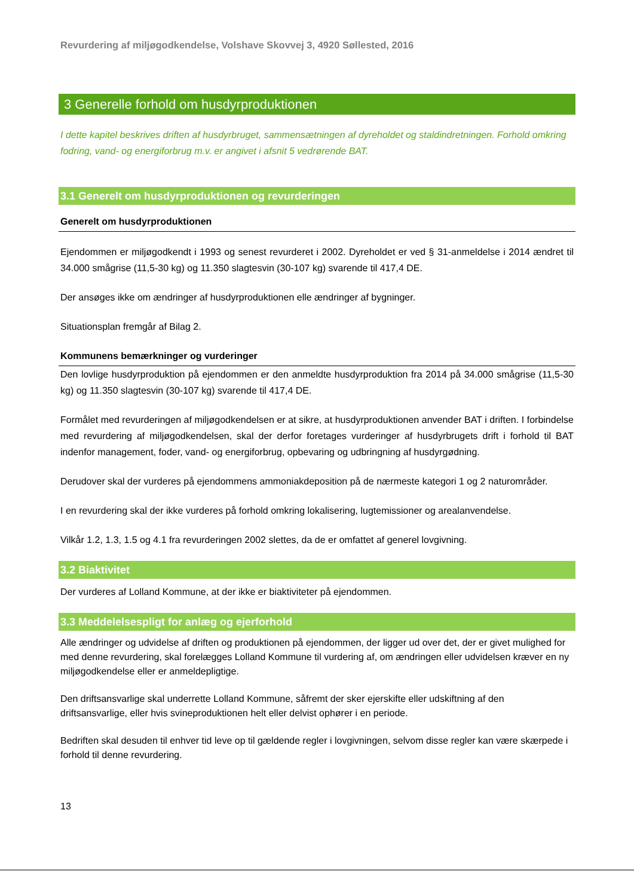Revurdering af miljøgodkendelse, Volshave Skovvej 3, 4920 Søllested, 2016
3 Generelle forhold om husdyrproduktionen
I dette kapitel beskrives driften af husdyrbruget, sammensætningen af dyreholdet og staldindretningen. Forhold omkring fodring, vand- og energiforbrug m.v. er angivet i afsnit 5 vedrørende BAT.
3.1 Generelt om husdyrproduktionen og revurderingen
Generelt om husdyrproduktionen
Ejendommen er miljøgodkendt i 1993 og senest revurderet i 2002. Dyreholdet er ved § 31-anmeldelse i 2014 ændret til 34.000 smågrise (11,5-30 kg) og 11.350 slagtesvin (30-107 kg) svarende til 417,4 DE.
Der ansøges ikke om ændringer af husdyrproduktionen elle ændringer af bygninger.
Situationsplan fremgår af Bilag 2.
Kommunens bemærkninger og vurderinger
Den lovlige husdyrproduktion på ejendommen er den anmeldte husdyrproduktion fra 2014 på 34.000 smågrise (11,5-30 kg) og 11.350 slagtesvin (30-107 kg) svarende til 417,4 DE.
Formålet med revurderingen af miljøgodkendelsen er at sikre, at husdyrproduktionen anvender BAT i driften. I forbindelse med revurdering af miljøgodkendelsen, skal der derfor foretages vurderinger af husdyrbrugets drift i forhold til BAT indenfor management, foder, vand- og energiforbrug, opbevaring og udbringning af husdyrgødning.
Derudover skal der vurderes på ejendommens ammoniakdeposition på de nærmeste kategori 1 og 2 naturområder.
I en revurdering skal der ikke vurderes på forhold omkring lokalisering, lugtemissioner og arealanvendelse.
Vilkår 1.2, 1.3, 1.5 og 4.1 fra revurderingen 2002 slettes, da de er omfattet af generel lovgivning.
3.2 Biaktivitet
Der vurderes af Lolland Kommune, at der ikke er biaktiviteter på ejendommen.
3.3 Meddelelsespligt for anlæg og ejerforhold
Alle ændringer og udvidelse af driften og produktionen på ejendommen, der ligger ud over det, der er givet mulighed for med denne revurdering, skal forelægges Lolland Kommune til vurdering af, om ændringen eller udvidelsen kræver en ny miljøgodkendelse eller er anmeldepligtige.
Den driftsansvarlige skal underrette Lolland Kommune, såfremt der sker ejerskifte eller udskiftning af den driftsansvarlige, eller hvis svineproduktionen helt eller delvist ophører i en periode.
Bedriften skal desuden til enhver tid leve op til gældende regler i lovgivningen, selvom disse regler kan være skærpede i forhold til denne revurdering.
13